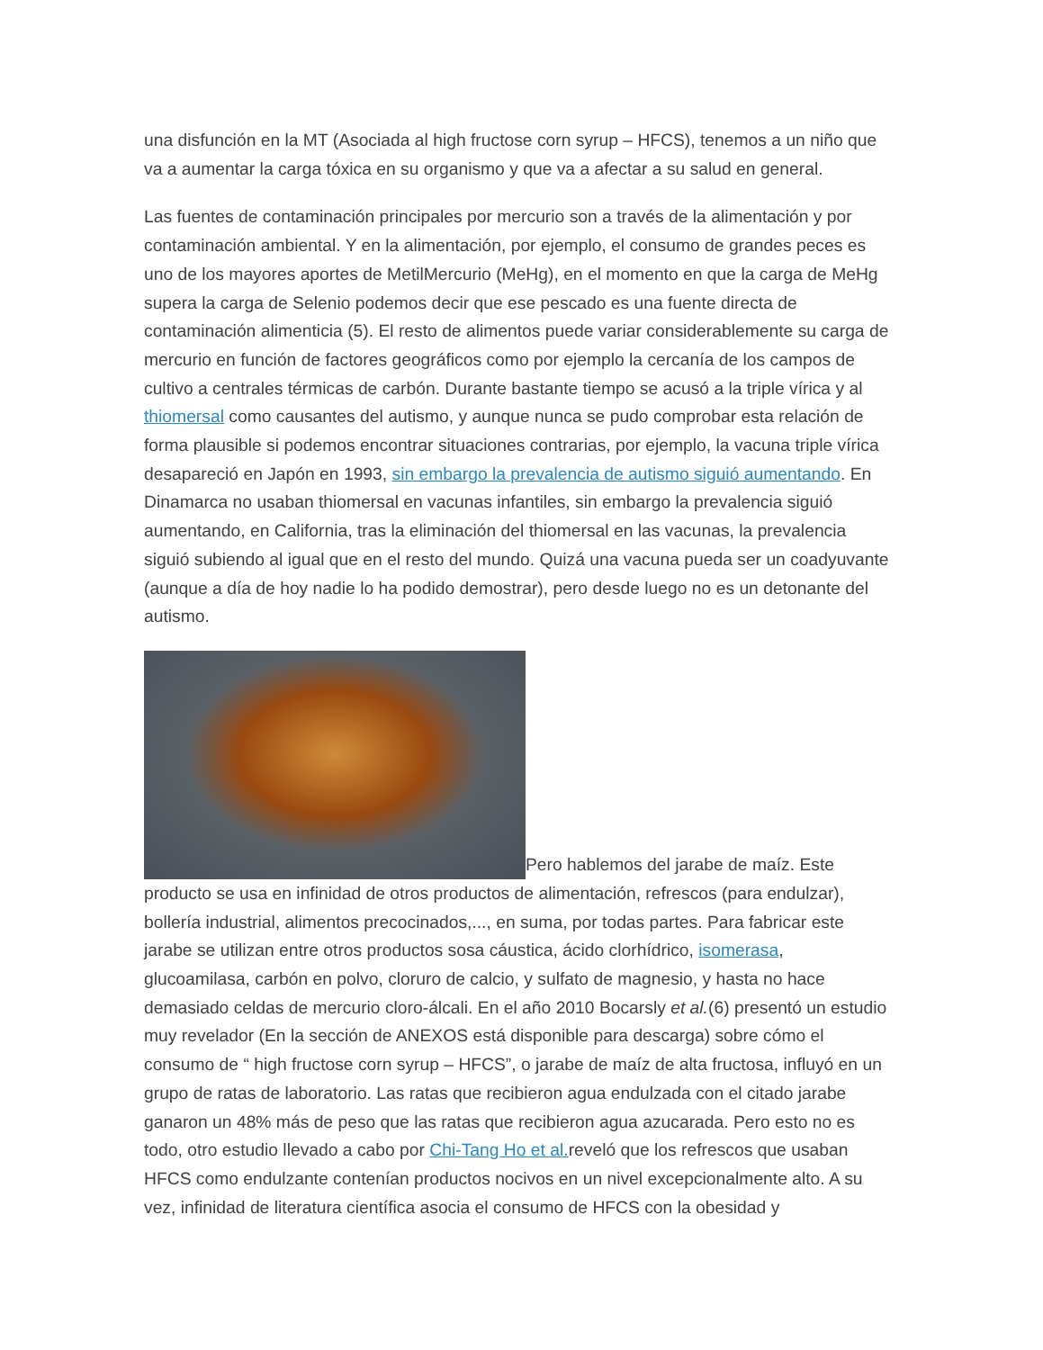una disfunción en la MT (Asociada al high fructose corn syrup – HFCS), tenemos a un niño que va a aumentar la carga tóxica en su organismo y que va a afectar a su salud en general.
Las fuentes de contaminación principales por mercurio son a través de la alimentación y por contaminación ambiental. Y en la alimentación, por ejemplo, el consumo de grandes peces es uno de los mayores aportes de MetilMercurio (MeHg), en el momento en que la carga de MeHg supera la carga de Selenio podemos decir que ese pescado es una fuente directa de contaminación alimenticia (5). El resto de alimentos puede variar considerablemente su carga de mercurio en función de factores geográficos como por ejemplo la cercanía de los campos de cultivo a centrales térmicas de carbón. Durante bastante tiempo se acusó a la triple vírica y al thiomersal como causantes del autismo, y aunque nunca se pudo comprobar esta relación de forma plausible si podemos encontrar situaciones contrarias, por ejemplo, la vacuna triple vírica desapareció en Japón en 1993, sin embargo la prevalencia de autismo siguió aumentando. En Dinamarca no usaban thiomersal en vacunas infantiles, sin embargo la prevalencia siguió aumentando, en California, tras la eliminación del thiomersal en las vacunas, la prevalencia siguió subiendo al igual que en el resto del mundo. Quizá una vacuna pueda ser un coadyuvante (aunque a día de hoy nadie lo ha podido demostrar), pero desde luego no es un detonante del autismo.
Pero hablemos del jarabe de maíz. Este producto se usa en infinidad de otros productos de alimentación, refrescos (para endulzar), bollería industrial, alimentos precocinados,..., en suma, por todas partes. Para fabricar este jarabe se utilizan entre otros productos sosa cáustica, ácido clorhídrico, isomerasa, glucoamilasa, carbón en polvo, cloruro de calcio, y sulfato de magnesio, y hasta no hace demasiado celdas de mercurio cloro-álcali. En el año 2010 Bocarsly et al.(6) presentó un estudio muy revelador (En la sección de ANEXOS está disponible para descarga) sobre cómo el consumo de “ high fructose corn syrup – HFCS”, o jarabe de maíz de alta fructosa, influyó en un grupo de ratas de laboratorio. Las ratas que recibieron agua endulzada con el citado jarabe ganaron un 48% más de peso que las ratas que recibieron agua azucarada. Pero esto no es todo, otro estudio llevado a cabo por Chi-Tang Ho et al. reveló que los refrescos que usaban HFCS como endulzante contenían productos nocivos en un nivel excepcionalmente alto. A su vez, infinidad de literatura científica asocia el consumo de HFCS con la obesidad y